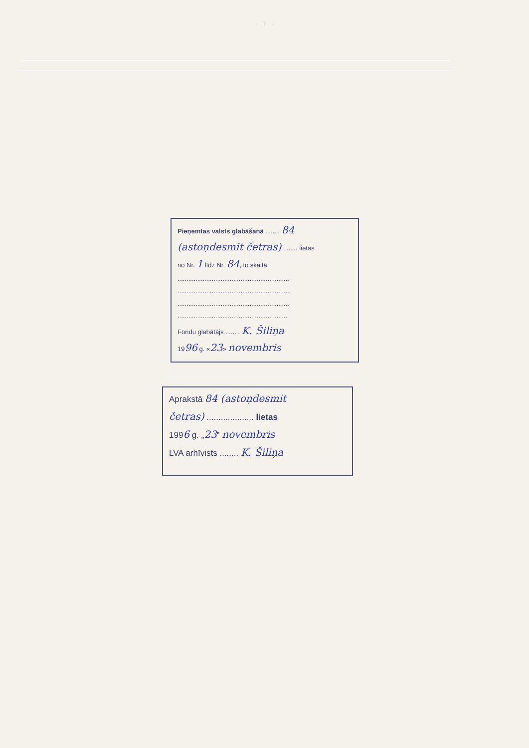- 7 -
Pieņemtas valsts glabāšanā ........ 84
(astoņdesmit četras) ........ lietas
no Nr. 1 līdz Nr. 84, to skaitā
..............................................................
..............................................................
..............................................................
.............................................................
Fondu glabātājs ........ K. Šiliņa
1996 g. «23» novembris
Aprakstā 84 (astoņdesmit
četras) .................... lietas
1996 g. „23” novembris
LVA arhīvists ........ K. Šiliņa